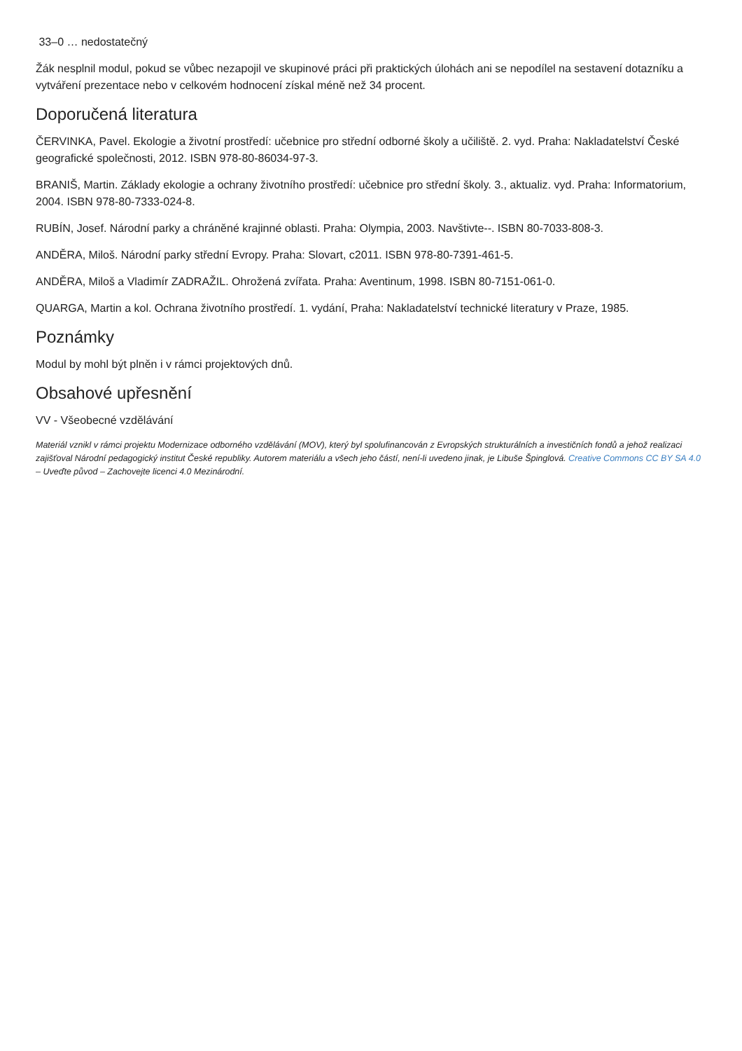33–0 … nedostatečný
Žák nesplnil modul, pokud se vůbec nezapojil ve skupinové práci při praktických úlohách ani se nepodílel na sestavení dotazníku a vytváření prezentace nebo v celkovém hodnocení získal méně než 34 procent.
Doporučená literatura
ČERVINKA, Pavel. Ekologie a životní prostředí: učebnice pro střední odborné školy a učiliště. 2. vyd. Praha: Nakladatelství České geografické společnosti, 2012. ISBN 978-80-86034-97-3.
BRANIŠ, Martin. Základy ekologie a ochrany životního prostředí: učebnice pro střední školy. 3., aktualiz. vyd. Praha: Informatorium, 2004. ISBN 978-80-7333-024-8.
RUBÍN, Josef. Národní parky a chráněné krajinné oblasti. Praha: Olympia, 2003. Navštivte--. ISBN 80-7033-808-3.
ANDĚRA, Miloš. Národní parky střední Evropy. Praha: Slovart, c2011. ISBN 978-80-7391-461-5.
ANDĚRA, Miloš a Vladimír ZADRAŽIL. Ohrožená zvířata. Praha: Aventinum, 1998. ISBN 80-7151-061-0.
QUARGA, Martin a kol. Ochrana životního prostředí. 1. vydání, Praha: Nakladatelství technické literatury v Praze, 1985.
Poznámky
Modul by mohl být plněn i v rámci projektových dnů.
Obsahové upřesnění
VV - Všeobecné vzdělávání
Materiál vznikl v rámci projektu Modernizace odborného vzdělávání (MOV), který byl spolufinancován z Evropských strukturálních a investičních fondů a jehož realizaci zajišťoval Národní pedagogický institut České republiky. Autorem materiálu a všech jeho částí, není-li uvedeno jinak, je Libuše Špinglová. Creative Commons CC BY SA 4.0 – Uveďte původ – Zachovejte licenci 4.0 Mezinárodní.